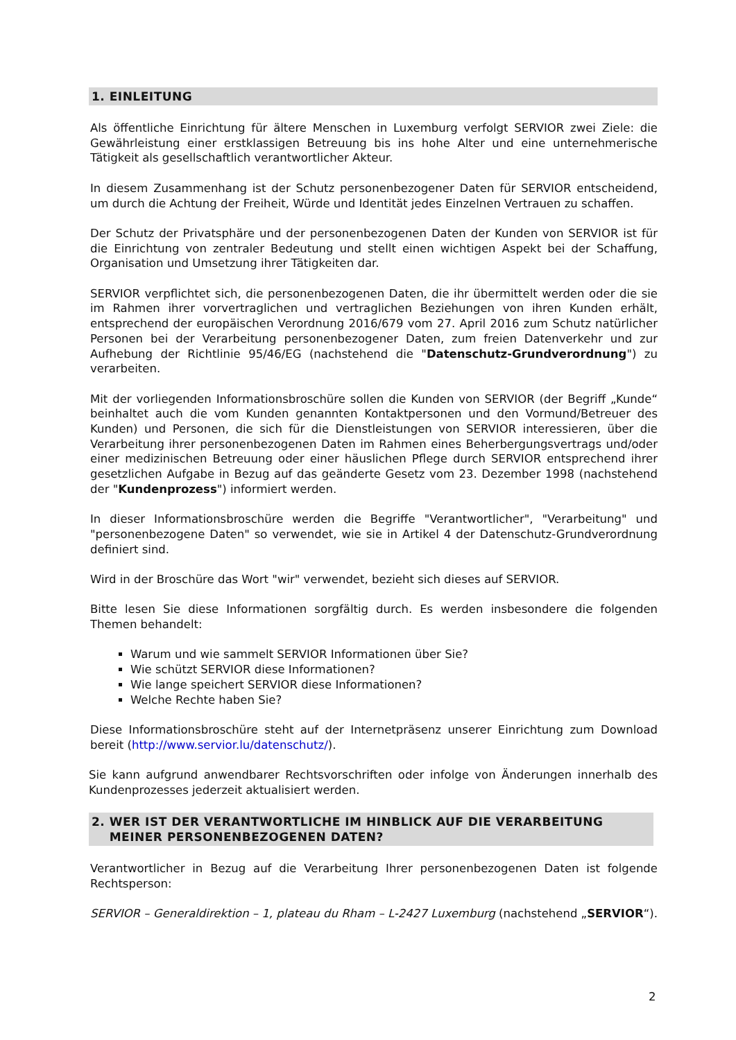1. EINLEITUNG
Als öffentliche Einrichtung für ältere Menschen in Luxemburg verfolgt SERVIOR zwei Ziele: die Gewährleistung einer erstklassigen Betreuung bis ins hohe Alter und eine unternehmerische Tätigkeit als gesellschaftlich verantwortlicher Akteur.
In diesem Zusammenhang ist der Schutz personenbezogener Daten für SERVIOR entscheidend, um durch die Achtung der Freiheit, Würde und Identität jedes Einzelnen Vertrauen zu schaffen.
Der Schutz der Privatsphäre und der personenbezogenen Daten der Kunden von SERVIOR ist für die Einrichtung von zentraler Bedeutung und stellt einen wichtigen Aspekt bei der Schaffung, Organisation und Umsetzung ihrer Tätigkeiten dar.
SERVIOR verpflichtet sich, die personenbezogenen Daten, die ihr übermittelt werden oder die sie im Rahmen ihrer vorvertraglichen und vertraglichen Beziehungen von ihren Kunden erhält, entsprechend der europäischen Verordnung 2016/679 vom 27. April 2016 zum Schutz natürlicher Personen bei der Verarbeitung personenbezogener Daten, zum freien Datenverkehr und zur Aufhebung der Richtlinie 95/46/EG (nachstehend die "Datenschutz-Grundverordnung") zu verarbeiten.
Mit der vorliegenden Informationsbroschüre sollen die Kunden von SERVIOR (der Begriff „Kunde“ beinhaltet auch die vom Kunden genannten Kontaktpersonen und den Vormund/Betreuer des Kunden) und Personen, die sich für die Dienstleistungen von SERVIOR interessieren, über die Verarbeitung ihrer personenbezogenen Daten im Rahmen eines Beherbergungsvertrags und/oder einer medizinischen Betreuung oder einer häuslichen Pflege durch SERVIOR entsprechend ihrer gesetzlichen Aufgabe in Bezug auf das geänderte Gesetz vom 23. Dezember 1998 (nachstehend der "Kundenprozess") informiert werden.
In dieser Informationsbroschüre werden die Begriffe "Verantwortlicher", "Verarbeitung" und "personenbezogene Daten" so verwendet, wie sie in Artikel 4 der Datenschutz-Grundverordnung definiert sind.
Wird in der Broschüre das Wort "wir" verwendet, bezieht sich dieses auf SERVIOR.
Bitte lesen Sie diese Informationen sorgfältig durch. Es werden insbesondere die folgenden Themen behandelt:
Warum und wie sammelt SERVIOR Informationen über Sie?
Wie schützt SERVIOR diese Informationen?
Wie lange speichert SERVIOR diese Informationen?
Welche Rechte haben Sie?
Diese Informationsbroschüre steht auf der Internetpräsenz unserer Einrichtung zum Download bereit (http://www.servior.lu/datenschutz/).
Sie kann aufgrund anwendbarer Rechtsvorschriften oder infolge von Änderungen innerhalb des Kundenprozesses jederzeit aktualisiert werden.
2. WER IST DER VERANTWORTLICHE IM HINBLICK AUF DIE VERARBEITUNG
MEINER PERSONENBEZOGENEN DATEN?
Verantwortlicher in Bezug auf die Verarbeitung Ihrer personenbezogenen Daten ist folgende Rechtsperson:
SERVIOR – Generaldirektion – 1, plateau du Rham – L-2427 Luxemburg (nachstehend „SERVIOR“).
2